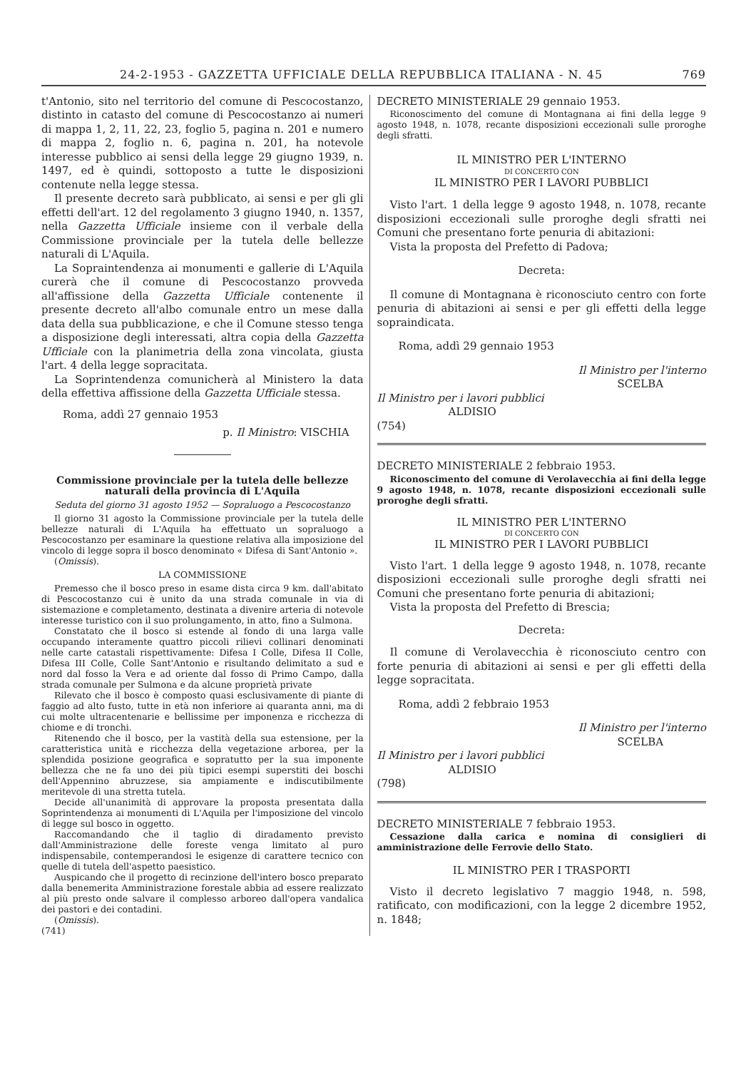24-2-1953 - GAZZETTA UFFICIALE DELLA REPUBBLICA ITALIANA - N. 45 769
t'Antonio, sito nel territorio del comune di Pescocostanzo, distinto in catasto del comune di Pescocostanzo ai numeri di mappa 1, 2, 11, 22, 23, foglio 5, pagina n. 201 e numero di mappa 2, foglio n. 6, pagina n. 201, ha notevole interesse pubblico ai sensi della legge 29 giugno 1939, n. 1497, ed è quindi, sottoposto a tutte le disposizioni contenute nella legge stessa.
Il presente decreto sarà pubblicato, ai sensi e per gli gli effetti dell'art. 12 del regolamento 3 giugno 1940, n. 1357, nella Gazzetta Ufficiale insieme con il verbale della Commissione provinciale per la tutela delle bellezze naturali di L'Aquila.
La Sopraintendenza ai monumenti e gallerie di L'Aquila curerà che il comune di Pescocostanzo provveda all'affissione della Gazzetta Ufficiale contenente il presente decreto all'albo comunale entro un mese dalla data della sua pubblicazione, e che il Comune stesso tenga a disposizione degli interessati, altra copia della Gazzetta Ufficiale con la planimetria della zona vincolata, giusta l'art. 4 della legge sopracitata.
La Soprintendenza comunicherà al Ministero la data della effettiva affissione della Gazzetta Ufficiale stessa.
Roma, addì 27 gennaio 1953
p. Il Ministro: VISCHIA
Commissione provinciale per la tutela delle bellezze naturali della provincia di L'Aquila
Seduta del giorno 31 agosto 1952 — Sopraluogo a Pescocostanzo
Il giorno 31 agosto la Commissione provinciale per la tutela delle bellezze naturali di L'Aquila ha effettuato un sopraluogo a Pescocostanzo per esaminare la questione relativa alla imposizione del vincolo di legge sopra il bosco denominato « Difesa di Sant'Antonio ».
(Omissis).
LA COMMISSIONE
Premesso che il bosco preso in esame dista circa 9 km. dall'abitato di Pescocostanzo cui è unito da una strada comunale in via di sistemazione e completamento, destinata a divenire arteria di notevole interesse turistico con il suo prolungamento, in atto, fino a Sulmona.
Constatato che il bosco si estende al fondo di una larga valle occupando interamente quattro piccoli rilievi collinari denominati nelle carte catastali rispettivamente: Difesa I Colle, Difesa II Colle, Difesa III Colle, Colle Sant'Antonio e risultando delimitato a sud e nord dal fosso la Vera e ad oriente dal fosso di Primo Campo, dalla strada comunale per Sulmona e da alcune proprietà private
Rilevato che il bosco è composto quasi esclusivamente di piante di faggio ad alto fusto, tutte in età non inferiore ai quaranta anni, ma di cui molte ultracentenarie e bellissime per imponenza e ricchezza di chiome e di tronchi.
Ritenendo che il bosco, per la vastità della sua estensione, per la caratteristica unità e ricchezza della vegetazione arborea, per la splendida posizione geografica e sopratutto per la sua imponente bellezza che ne fa uno dei più tipici esempi superstiti dei boschi dell'Appennino abruzzese, sia ampiamente e indiscutibilmente meritevole di una stretta tutela.
Decide all'unanimità di approvare la proposta presentata dalla Soprintendenza ai monumenti di L'Aquila per l'imposizione del vincolo di legge sul bosco in oggetto.
Raccomandando che il taglio di diradamento previsto dall'Amministrazione delle foreste venga limitato al puro indispensabile, contemperandosi le esigenze di carattere tecnico con quelle di tutela dell'aspetto paesistico.
Auspicando che il progetto di recinzione dell'intero bosco preparato dalla benemerita Amministrazione forestale abbia ad essere realizzato al più presto onde salvare il complesso arboreo dall'opera vandalica dei pastori e dei contadini.
(Omissis).
(741)
DECRETO MINISTERIALE 29 gennaio 1953.
Riconoscimento del comune di Montagnana ai fini della legge 9 agosto 1948, n. 1078, recante disposizioni eccezionali sulle proroghe degli sfratti.
IL MINISTRO PER L'INTERNO
DI CONCERTO CON
IL MINISTRO PER I LAVORI PUBBLICI
Visto l'art. 1 della legge 9 agosto 1948, n. 1078, recante disposizioni eccezionali sulle proroghe degli sfratti nei Comuni che presentano forte penuria di abitazioni:
Vista la proposta del Prefetto di Padova;
Decreta:
Il comune di Montagnana è riconosciuto centro con forte penuria di abitazioni ai sensi e per gli effetti della legge sopraindicata.
Roma, addì 29 gennaio 1953
Il Ministro per l'interno
SCELBA
Il Ministro per i lavori pubblici
ALDISIO
(754)
DECRETO MINISTERIALE 2 febbraio 1953.
Riconoscimento del comune di Verolavecchia ai fini della legge 9 agosto 1948, n. 1078, recante disposizioni eccezionali sulle proroghe degli sfratti.
IL MINISTRO PER L'INTERNO
DI CONCERTO CON
IL MINISTRO PER I LAVORI PUBBLICI
Visto l'art. 1 della legge 9 agosto 1948, n. 1078, recante disposizioni eccezionali sulle proroghe degli sfratti nei Comuni che presentano forte penuria di abitazioni;
Vista la proposta del Prefetto di Brescia;
Decreta:
Il comune di Verolavecchia è riconosciuto centro con forte penuria di abitazioni ai sensi e per gli effetti della legge sopracitata.
Roma, addì 2 febbraio 1953
Il Ministro per l'interno
SCELBA
Il Ministro per i lavori pubblici
ALDISIO
(798)
DECRETO MINISTERIALE 7 febbraio 1953.
Cessazione dalla carica e nomina di consiglieri di amministrazione delle Ferrovie dello Stato.
IL MINISTRO PER I TRASPORTI
Visto il decreto legislativo 7 maggio 1948, n. 598, ratificato, con modificazioni, con la legge 2 dicembre 1952, n. 1848;